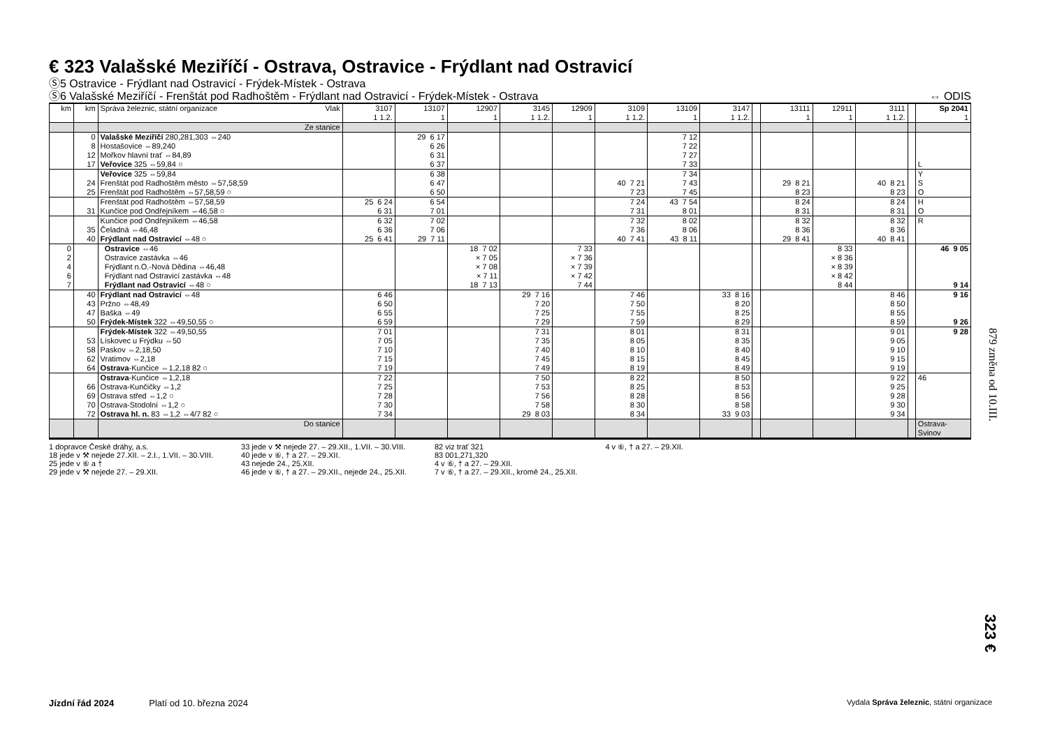€ 323 Valašské Meziříčí - Ostrava, Ostravice - Frýdlant nad Ostravicí
Ⓢ5 Ostravice - Frýdlant nad Ostravicí - Frýdek-Místek - Ostrava
Ⓢ6 Valašské Meziříčí - Frenštát pod Radhoštěm - Frýdlant nad Ostravicí - Frýdek-Místek - Ostrava ⇔ ODIS
| km | km | Správa železnic, státní organizace Vlak | 3107 1 1.2. | 13107 1 | 12907 1 | 3145 1 1.2. | 12909 1 | 3109 1 1.2. | 13109 1 | 3147 1 1.2. | | 13111 1 | 12911 1 | 3111 1 1.2. | | Sp 2041 1 |
| --- | --- | --- | --- | --- | --- | --- | --- | --- | --- | --- | --- | --- | --- | --- | --- | --- |
| | | Ze stanice | | | | | | | | | | | | | | |
| | 0 8 12 17 | Valašské Meziříčí 280,281,303 ⇔240 Hostašovice ⇔89,240 Mořkov hlavní trať ⇔84,89 Veřovice 325 ⇔59,84 ○ | | 29 6 17 6 26 6 31 6 37 | | | | | 7 12 7 22 7 27 7 33 | | | | | | | L |
| | 24 25 | Veřovice 325 ⇔59,84 Frenštát pod Radhoštěm město ⇔57,58,59 Frenštát pod Radhoštěm ⇔57,58,59 ○ | | 6 38 6 47 6 50 | | | | 40 7 21 7 23 | 7 34 7 43 7 45 | | | 29 8 21 8 23 | | 40 8 21 8 23 | | Y S O |
| | 31 | Frenštát pod Radhoštěm ⇔57,58,59 Kunčice pod Ondřejníkem ⇔46,58 ○ | 25 6 24 6 31 | 6 54 7 01 | | | | 7 24 7 31 | 43 7 54 8 01 | | | 8 24 8 31 | | 8 24 8 31 | | H O |
| | 35 40 | Kunčice pod Ondřejníkem ⇔46,58 Čeladná ⇔46,48 Frýdlant nad Ostravicí ⇔48 ○ | 6 32 6 36 25 6 41 | 7 02 7 06 29 7 11 | | | | 7 32 7 36 40 7 41 | 8 02 8 06 43 8 11 | | | 8 32 8 36 29 8 41 | | 8 32 8 36 40 8 41 | | R |
| 0 2 4 6 7 | | Ostravice ⇔46 Ostravice zastávka ⇔46 Frýdlant n.O.-Nová Dědina ⇔46,48 Frýdlant nad Ostravicí zastávka ⇔48 Frýdlant nad Ostravicí ⇔48 ○ | | | 18 7 02 × 7 05 × 7 08 × 7 11 18 7 13 | | 7 33 × 7 36 × 7 39 × 7 42 7 44 | | | | | | 8 33 × 8 36 × 8 39 × 8 42 8 44 | | | 46 9 05 9 14 |
| | 40 43 47 50 | Frýdlant nad Ostravicí ⇔48 Pržno ⇔48,49 Baška ⇔49 Frýdek-Místek 322 ⇔49,50,55 ○ | 6 46 6 50 6 55 6 59 | | | 29 7 16 7 20 7 25 7 29 | | 7 46 7 50 7 55 7 59 | | 33 8 16 8 20 8 25 8 29 | | | | 8 46 8 50 8 55 8 59 | | 9 16 9 26 |
| | 53 58 62 64 | Frýdek-Místek 322 ⇔49,50,55 Lískovec u Frýdku ⇔50 Paskov ⇔2,18,50 Vratimov ⇔2,18 Ostrava -Kunčice ⇔1,2,18 82 ○ | 7 01 7 05 7 10 7 15 7 19 | | | 7 31 7 35 7 40 7 45 7 49 | | 8 01 8 05 8 10 8 15 8 19 | | 8 31 8 35 8 40 8 45 8 49 | | | | 9 01 9 05 9 10 9 15 9 19 | | 9 28 |
| | 66 69 70 72 | Ostrava -Kunčice ⇔1,2,18 Ostrava-Kunčičky ⇔1,2 Ostrava střed ⇔1,2 ○ Ostrava-Stodolní ⇔1,2 ○ Ostrava hl. n. 83 ⇔1,2 ⇔4/7 82 ○ | 7 22 7 25 7 28 7 30 7 34 | | | 7 50 7 53 7 56 7 58 29 8 03 | | 8 22 8 25 8 28 8 30 8 34 | | 8 50 8 53 8 56 8 58 33 9 03 | | | | 9 22 9 25 9 28 9 30 9 34 | | 46 |
| | | Do stanice | | | | | | | | | | | | | | Ostrava- Svinov |
1 dopravce České dráhy, a.s.
18 jede v ⚒ nejede 27.XII. – 2.I., 1.VII. – 30.VIII.
25 jede v ⑥ a †
29 jede v ⚒ nejede 27. – 29.XII.
33 jede v ⚒ nejede 27. – 29.XII., 1.VII. – 30.VIII.
40 jede v ⑥, † a 27. – 29.XII.
43 nejede 24., 25.XII.
46 jede v ⑥, † a 27. – 29.XII., nejede 24., 25.XII.
82 viz trať 321
83 001,271,320
4 v ⑥, † a 27. – 29.XII.
7 v ⑥, † a 27. – 29.XII., kromě 24., 25.XII.
4 v ⑥, † a 27. – 29.XII.
879 změna od 10.III.
323 €
Jízdní řád 2024 Platí od 10. března 2024 Vydala Správa železnic, státní organizace